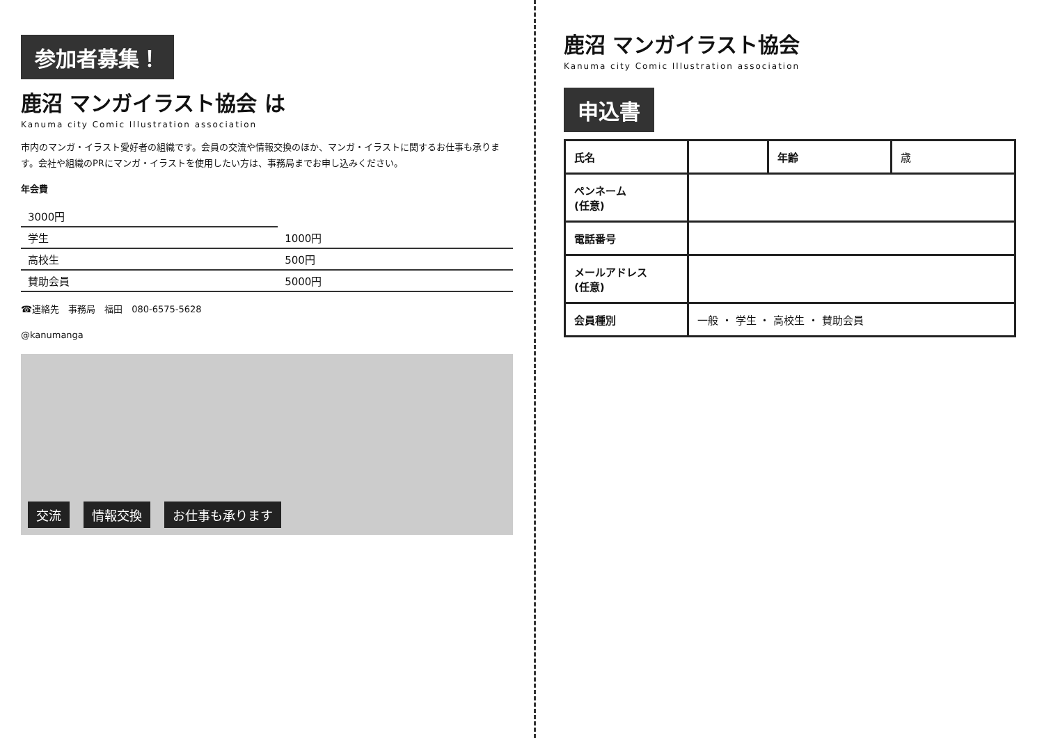参加者募集！
鹿沼 マンガイラスト協会 は
Kanuma city Comic Illustration association
市内のマンガ・イラスト愛好者の組織です。会員の交流や情報交換のほか、マンガ・イラストに関するお仕事も承ります。会社や組織のPRにマンガ・イラストを使用したい方は、事務局までお申し込みください。
年会費
| 3000円 | |
| 学生 | 1000円 |
| 高校生 | 500円 |
| 賛助会員 | 5000円 |
☎連絡先　事務局　福田　080-6575-5628
@kanumanga
交流 情報交換 お仕事も承ります
鹿沼 マンガイラスト協会
Kanuma city Comic Illustration association
申込書
| 氏名 | | 年齢 | 歳 |
| ペンネーム (任意) | | | |
| 電話番号 | | | |
| メールアドレス (任意) | | | |
| 会員種別 | 一般 ・ 学生 ・ 高校生 ・ 賛助会員 | | |